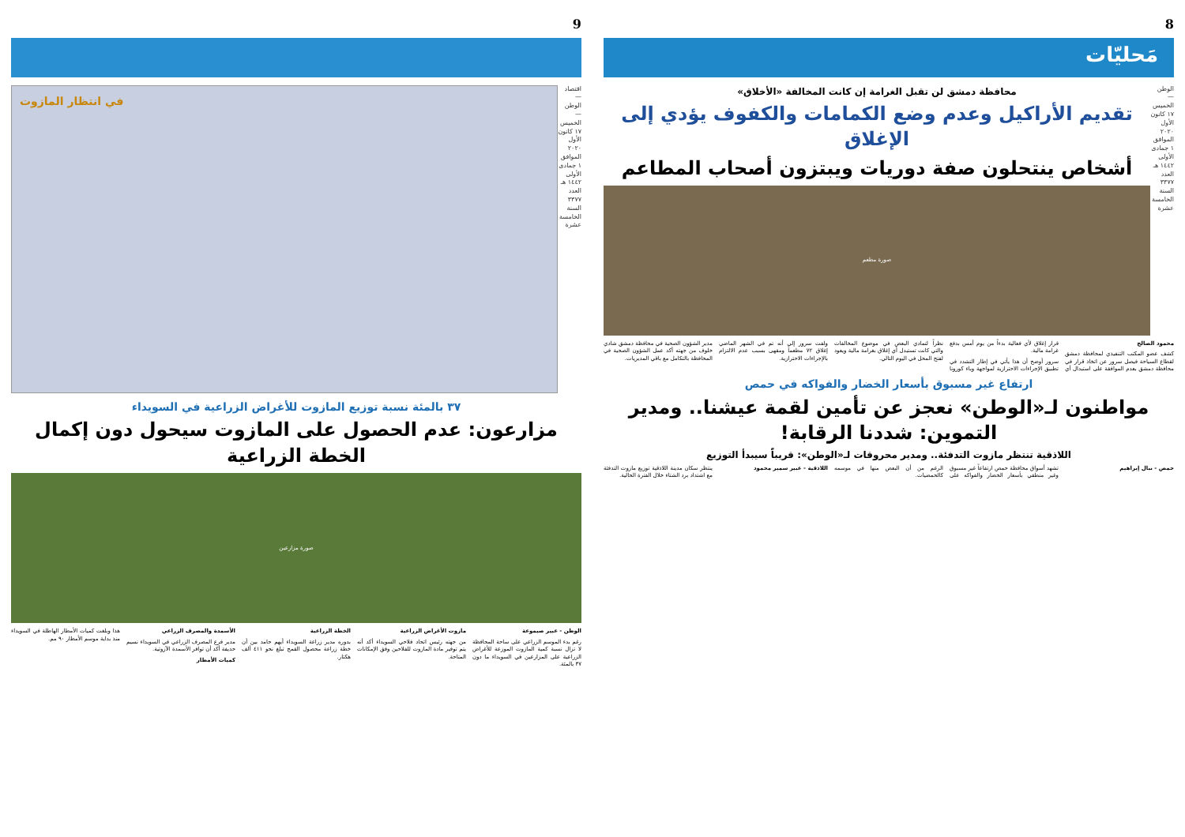8
مَحليّات
الوطن — الخميس ١٧ كانون الأول ٢٠٢٠ الموافق ١ جمادى الأولى ١٤٤٢ هـ العدد ٣٣٧٧ السنة الخامسة عشرة
محافظة دمشق لن تقبل الغرامة إن كانت المخالفة «الأخلاق»
تقديم الأراكيل وعدم وضع الكمامات والكفوف يؤدي إلى الإغلاق
أشخاص ينتحلون صفة دوريات ويبتزون أصحاب المطاعم
صورة مطعم
محمود الصالح
كشف عضو المكتب التنفيذي لمحافظة دمشق لقطاع السياحة فيصل سرور عن اتخاذ قرار في محافظة دمشق بعدم الموافقة على استبدال أي قرار إغلاق لأي فعالية بدءاً من يوم أمس بدفع غرامة مالية.
سرور أوضح أن هذا يأتي في إطار التشدد في تطبيق الإجراءات الاحترازية لمواجهة وباء كورونا نظراً لتمادي البعض في موضوع المخالفات والتي كانت تستبدل أي إغلاق بغرامة مالية ويعود لفتح المحل في اليوم التالي.
ولفت سرور إلى أنه تم في الشهر الماضي إغلاق ٧٢ مطعماً ومقهى بسبب عدم الالتزام بالإجراءات الاحترازية.
مدير الشؤون الصحية في محافظة دمشق شادي خلوف من جهته أكد عمل الشؤون الصحية في المحافظة بالتكامل مع باقي المديريات.
ارتفاع غير مسبوق بأسعار الخضار والفواكه في حمص
مواطنون لـ«الوطن» نعجز عن تأمين لقمة عيشنا.. ومدير التموين: شددنا الرقابة!
اللاذقية تنتظر مازوت التدفئة.. ومدير محروقات لـ«الوطن»: قريباً سيبدأ التوزيع
حمص - نبال إبراهيم
تشهد أسواق محافظة حمص ارتفاعاً غير مسبوق وغير منطقي بأسعار الخضار والفواكه على الرغم من أن البعض منها في موسمه كالحمضيات.
اللاذقية - عبير سمير محمود
ينتظر سكان مدينة اللاذقية توزيع مازوت التدفئة مع اشتداد برد الشتاء خلال الفترة الحالية.
9
اقتصاد — الوطن — الخميس ١٧ كانون الأول ٢٠٢٠ الموافق ١ جمادى الأولى ١٤٤٢ هـ العدد ٣٣٧٧ السنة الخامسة عشرة
في انتظار المازوت
٣٧ بالمئة نسبة توزيع المازوت للأغراض الزراعية في السويداء
مزارعون: عدم الحصول على المازوت سيحول دون إكمال الخطة الزراعية
صورة مزارعين
الوطن - عبير صيموعة
رغم بدء الموسم الزراعي على ساحة المحافظة لا تزال نسبة كمية المازوت الموزعة للأغراض الزراعية على المزارعين في السويداء ما دون ٣٧ بالمئة.
مازوت الأغراض الزراعية
من جهته رئيس اتحاد فلاحي السويداء أكد أنه يتم توفير مادة المازوت للفلاحين وفق الإمكانات المتاحة.
الخطة الزراعية
بدوره مدير زراعة السويداء أيهم حامد بين أن خطة زراعة محصول القمح تبلغ نحو ٤١١ ألف هكتار.
الأسمدة والمصرف الزراعي
مدير فرع المصرف الزراعي في السويداء نسيم حديفة أكد أن توافر الأسمدة الآزوتية.
كميات الأمطار
هذا وبلغت كميات الأمطار الهاطلة في السويداء منذ بداية موسم الأمطار ٩٠ مم.